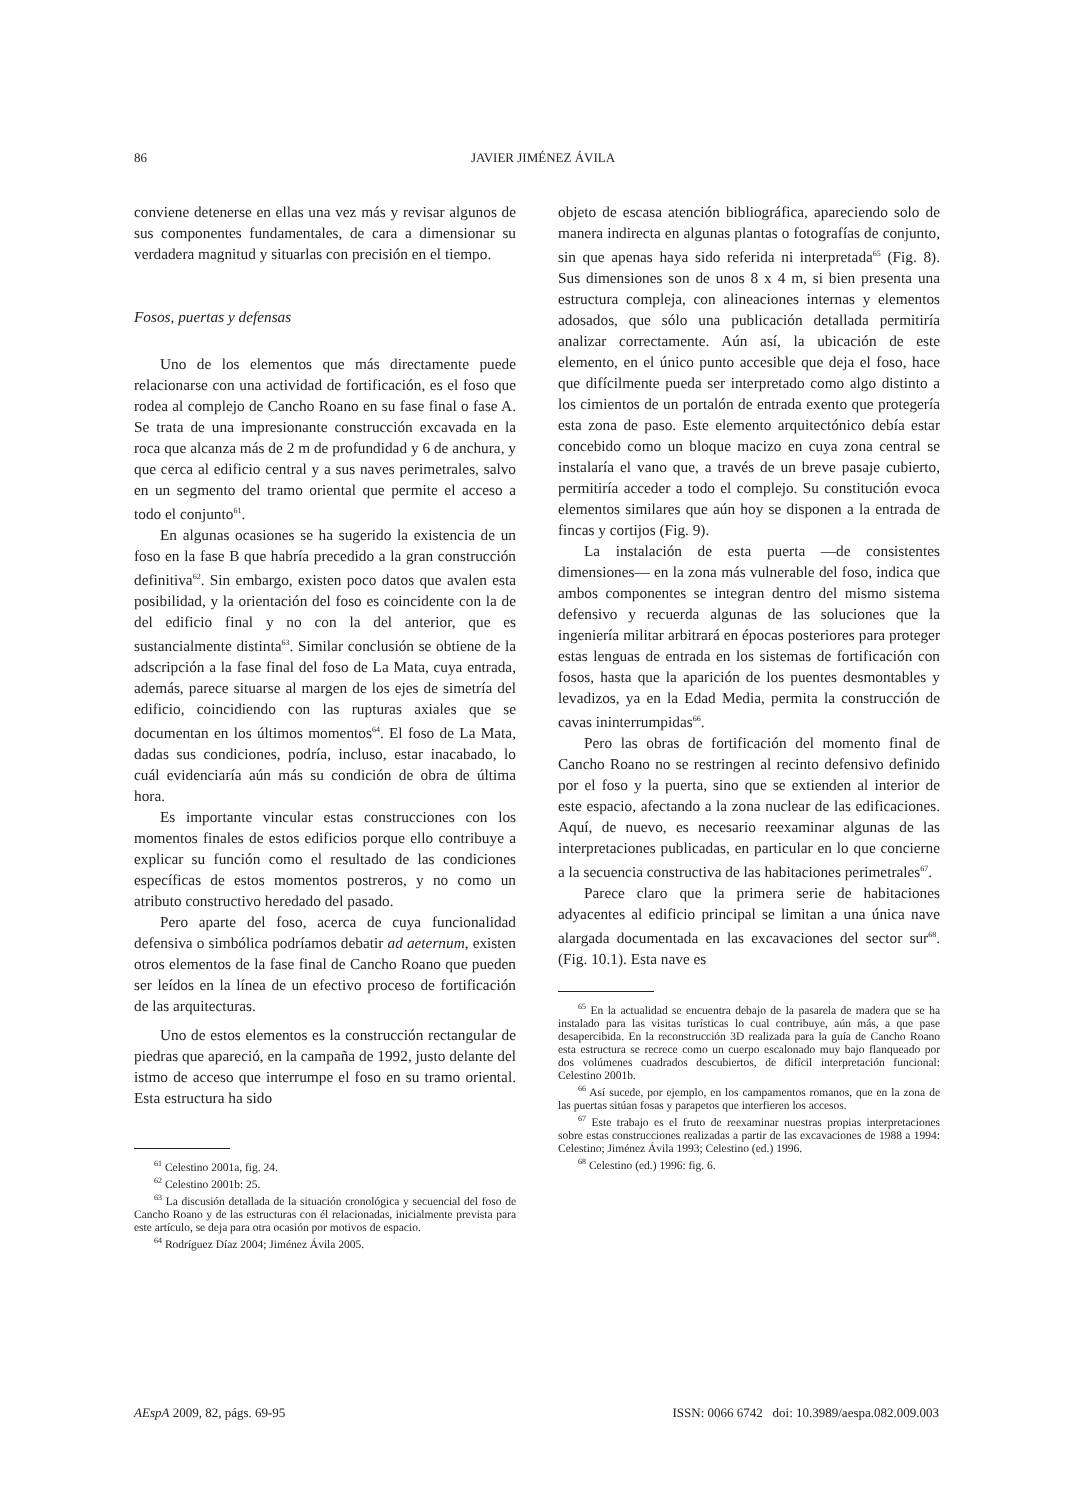86 JAVIER JIMÉNEZ ÁVILA
conviene detenerse en ellas una vez más y revisar algunos de sus componentes fundamentales, de cara a dimensionar su verdadera magnitud y situarlas con precisión en el tiempo.
Fosos, puertas y defensas
Uno de los elementos que más directamente puede relacionarse con una actividad de fortificación, es el foso que rodea al complejo de Cancho Roano en su fase final o fase A. Se trata de una impresionante construcción excavada en la roca que alcanza más de 2 m de profundidad y 6 de anchura, y que cerca al edificio central y a sus naves perimetrales, salvo en un segmento del tramo oriental que permite el acceso a todo el conjunto<sup>61</sup>.
En algunas ocasiones se ha sugerido la existencia de un foso en la fase B que habría precedido a la gran construcción definitiva<sup>62</sup>. Sin embargo, existen poco datos que avalen esta posibilidad, y la orientación del foso es coincidente con la de del edificio final y no con la del anterior, que es sustancialmente distinta<sup>63</sup>. Similar conclusión se obtiene de la adscripción a la fase final del foso de La Mata, cuya entrada, además, parece situarse al margen de los ejes de simetría del edificio, coincidiendo con las rupturas axiales que se documentan en los últimos momentos<sup>64</sup>. El foso de La Mata, dadas sus condiciones, podría, incluso, estar inacabado, lo cuál evidenciaría aún más su condición de obra de última hora.
Es importante vincular estas construcciones con los momentos finales de estos edificios porque ello contribuye a explicar su función como el resultado de las condiciones específicas de estos momentos postreros, y no como un atributo constructivo heredado del pasado.
Pero aparte del foso, acerca de cuya funcionalidad defensiva o simbólica podríamos debatir ad aeternum, existen otros elementos de la fase final de Cancho Roano que pueden ser leídos en la línea de un efectivo proceso de fortificación de las arquitecturas.
Uno de estos elementos es la construcción rectangular de piedras que apareció, en la campaña de 1992, justo delante del istmo de acceso que interrumpe el foso en su tramo oriental. Esta estructura ha sido
<sup>61</sup> Celestino 2001a, fig. 24.
<sup>62</sup> Celestino 2001b: 25.
<sup>63</sup> La discusión detallada de la situación cronológica y secuencial del foso de Cancho Roano y de las estructuras con él relacionadas, inicialmente prevista para este artículo, se deja para otra ocasión por motivos de espacio.
<sup>64</sup> Rodríguez Díaz 2004; Jiménez Ávila 2005.
objeto de escasa atención bibliográfica, apareciendo solo de manera indirecta en algunas plantas o fotografías de conjunto, sin que apenas haya sido referida ni interpretada<sup>65</sup> (Fig. 8). Sus dimensiones son de unos 8 x 4 m, si bien presenta una estructura compleja, con alineaciones internas y elementos adosados, que sólo una publicación detallada permitiría analizar correctamente. Aún así, la ubicación de este elemento, en el único punto accesible que deja el foso, hace que difícilmente pueda ser interpretado como algo distinto a los cimientos de un portalón de entrada exento que protegería esta zona de paso. Este elemento arquitectónico debía estar concebido como un bloque macizo en cuya zona central se instalaría el vano que, a través de un breve pasaje cubierto, permitiría acceder a todo el complejo. Su constitución evoca elementos similares que aún hoy se disponen a la entrada de fincas y cortijos (Fig. 9).
La instalación de esta puerta —de consistentes dimensiones— en la zona más vulnerable del foso, indica que ambos componentes se integran dentro del mismo sistema defensivo y recuerda algunas de las soluciones que la ingeniería militar arbitrará en épocas posteriores para proteger estas lenguas de entrada en los sistemas de fortificación con fosos, hasta que la aparición de los puentes desmontables y levadizos, ya en la Edad Media, permita la construcción de cavas ininterrumpidas<sup>66</sup>.
Pero las obras de fortificación del momento final de Cancho Roano no se restringen al recinto defensivo definido por el foso y la puerta, sino que se extienden al interior de este espacio, afectando a la zona nuclear de las edificaciones. Aquí, de nuevo, es necesario reexaminar algunas de las interpretaciones publicadas, en particular en lo que concierne a la secuencia constructiva de las habitaciones perimetrales<sup>67</sup>.
Parece claro que la primera serie de habitaciones adyacentes al edificio principal se limitan a una única nave alargada documentada en las excavaciones del sector sur<sup>68</sup>. (Fig. 10.1). Esta nave es
<sup>65</sup> En la actualidad se encuentra debajo de la pasarela de madera que se ha instalado para las visitas turísticas lo cual contribuye, aún más, a que pase desapercibida. En la reconstrucción 3D realizada para la guía de Cancho Roano esta estructura se recrece como un cuerpo escalonado muy bajo flanqueado por dos volúmenes cuadrados descubiertos, de difícil interpretación funcional: Celestino 2001b.
<sup>66</sup> Así sucede, por ejemplo, en los campamentos romanos, que en la zona de las puertas sitúan fosas y parapetos que interfieren los accesos.
<sup>67</sup> Este trabajo es el fruto de reexaminar nuestras propias interpretaciones sobre estas construcciones realizadas a partir de las excavaciones de 1988 a 1994: Celestino; Jiménez Ávila 1993; Celestino (ed.) 1996.
<sup>68</sup> Celestino (ed.) 1996: fig. 6.
AEspA 2009, 82, págs. 69-95 ISSN: 0066 6742 doi: 10.3989/aespa.082.009.003